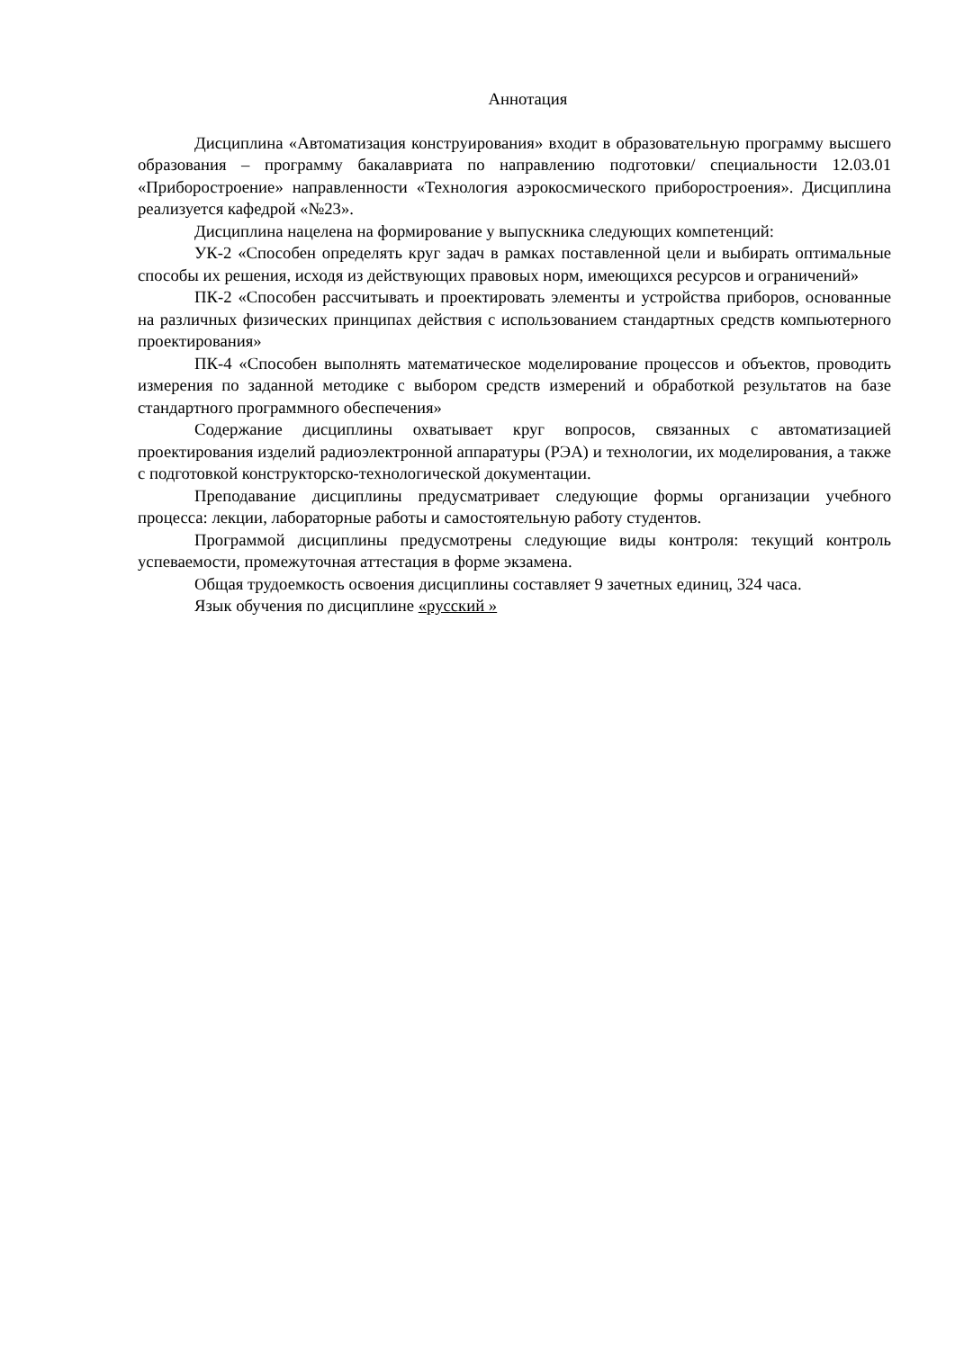Аннотация
Дисциплина «Автоматизация конструирования» входит в образовательную программу высшего образования – программу бакалавриата по направлению подготовки/ специальности 12.03.01 «Приборостроение» направленности «Технология аэрокосмического приборостроения». Дисциплина реализуется кафедрой «№23».
Дисциплина нацелена на формирование у выпускника следующих компетенций:
УК-2 «Способен определять круг задач в рамках поставленной цели и выбирать оптимальные способы их решения, исходя из действующих правовых норм, имеющихся ресурсов и ограничений»
ПК-2 «Способен рассчитывать и проектировать элементы и устройства приборов, основанные на различных физических принципах действия с использованием стандартных средств компьютерного проектирования»
ПК-4 «Способен выполнять математическое моделирование процессов и объектов, проводить измерения по заданной методике с выбором средств измерений и обработкой результатов на базе стандартного программного обеспечения»
Содержание дисциплины охватывает круг вопросов, связанных с автоматизацией проектирования изделий радиоэлектронной аппаратуры (РЭА) и технологии, их моделирования, а также с подготовкой конструкторско-технологической документации.
Преподавание дисциплины предусматривает следующие формы организации учебного процесса: лекции, лабораторные работы и самостоятельную работу студентов.
Программой дисциплины предусмотрены следующие виды контроля: текущий контроль успеваемости, промежуточная аттестация в форме экзамена.
Общая трудоемкость освоения дисциплины составляет 9 зачетных единиц, 324 часа.
Язык обучения по дисциплине «русский »